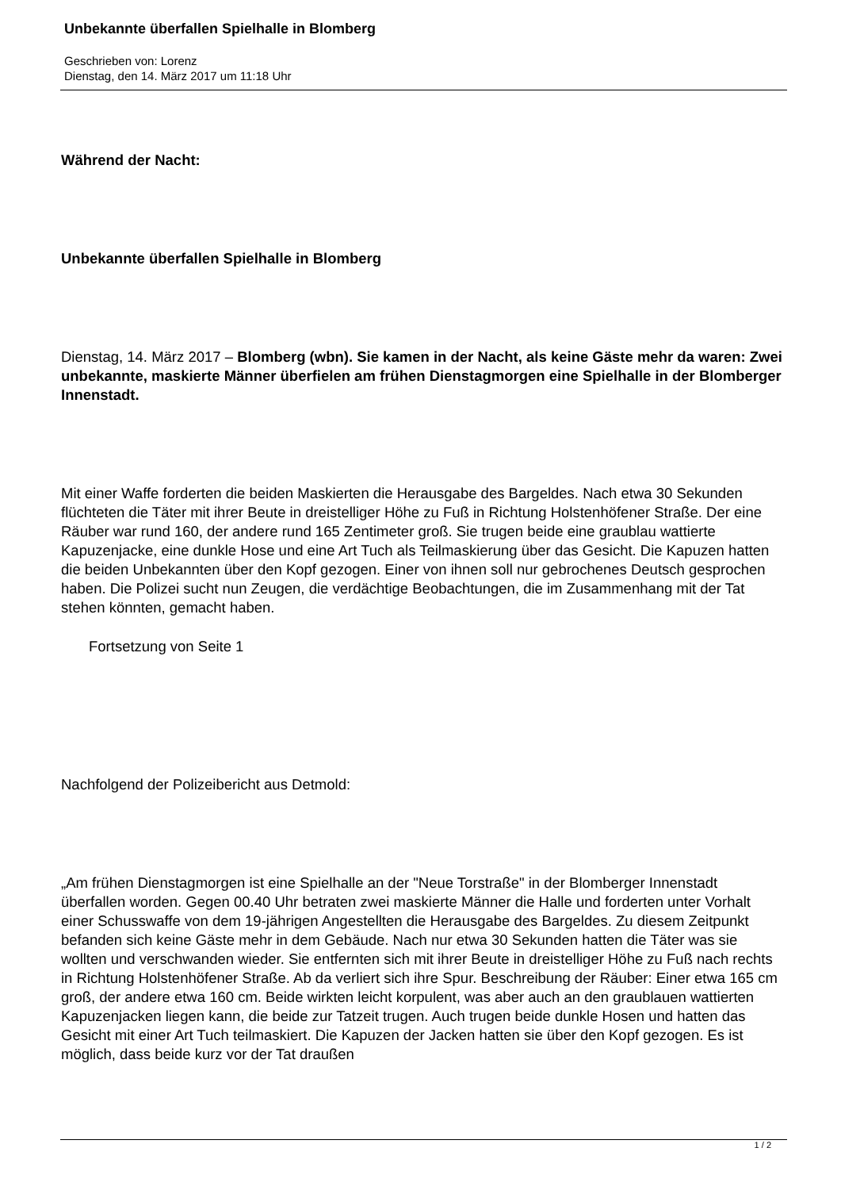Unbekannte überfallen Spielhalle in Blomberg
Geschrieben von: Lorenz
Dienstag, den 14. März 2017 um 11:18 Uhr
Während der Nacht:
Unbekannte überfallen Spielhalle in Blomberg
Dienstag, 14. März 2017 – Blomberg (wbn). Sie kamen in der Nacht, als keine Gäste mehr da waren: Zwei unbekannte, maskierte Männer überfielen am frühen Dienstagmorgen eine Spielhalle in der Blomberger Innenstadt.
Mit einer Waffe forderten die beiden Maskierten die Herausgabe des Bargeldes. Nach etwa 30 Sekunden flüchteten die Täter mit ihrer Beute in dreistelliger Höhe zu Fuß in Richtung Holstenhöfener Straße. Der eine Räuber war rund 160, der andere rund 165 Zentimeter groß. Sie trugen beide eine graublau wattierte Kapuzenjacke, eine dunkle Hose und eine Art Tuch als Teilmaskierung über das Gesicht. Die Kapuzen hatten die beiden Unbekannten über den Kopf gezogen. Einer von ihnen soll nur gebrochenes Deutsch gesprochen haben. Die Polizei sucht nun Zeugen, die verdächtige Beobachtungen, die im Zusammenhang mit der Tat stehen könnten, gemacht haben.
Fortsetzung von Seite 1
Nachfolgend der Polizeibericht aus Detmold:
„Am frühen Dienstagmorgen ist eine Spielhalle an der "Neue Torstraße" in der Blomberger Innenstadt überfallen worden. Gegen 00.40 Uhr betraten zwei maskierte Männer die Halle und forderten unter Vorhalt einer Schusswaffe von dem 19-jährigen Angestellten die Herausgabe des Bargeldes. Zu diesem Zeitpunkt befanden sich keine Gäste mehr in dem Gebäude. Nach nur etwa 30 Sekunden hatten die Täter was sie wollten und verschwanden wieder. Sie entfernten sich mit ihrer Beute in dreistelliger Höhe zu Fuß nach rechts in Richtung Holstenhöfener Straße. Ab da verliert sich ihre Spur. Beschreibung der Räuber: Einer etwa 165 cm groß, der andere etwa 160 cm. Beide wirkten leicht korpulent, was aber auch an den graublauen wattierten Kapuzenjacken liegen kann, die beide zur Tatzeit trugen. Auch trugen beide dunkle Hosen und hatten das Gesicht mit einer Art Tuch teilmaskiert. Die Kapuzen der Jacken hatten sie über den Kopf gezogen. Es ist möglich, dass beide kurz vor der Tat draußen
1 / 2